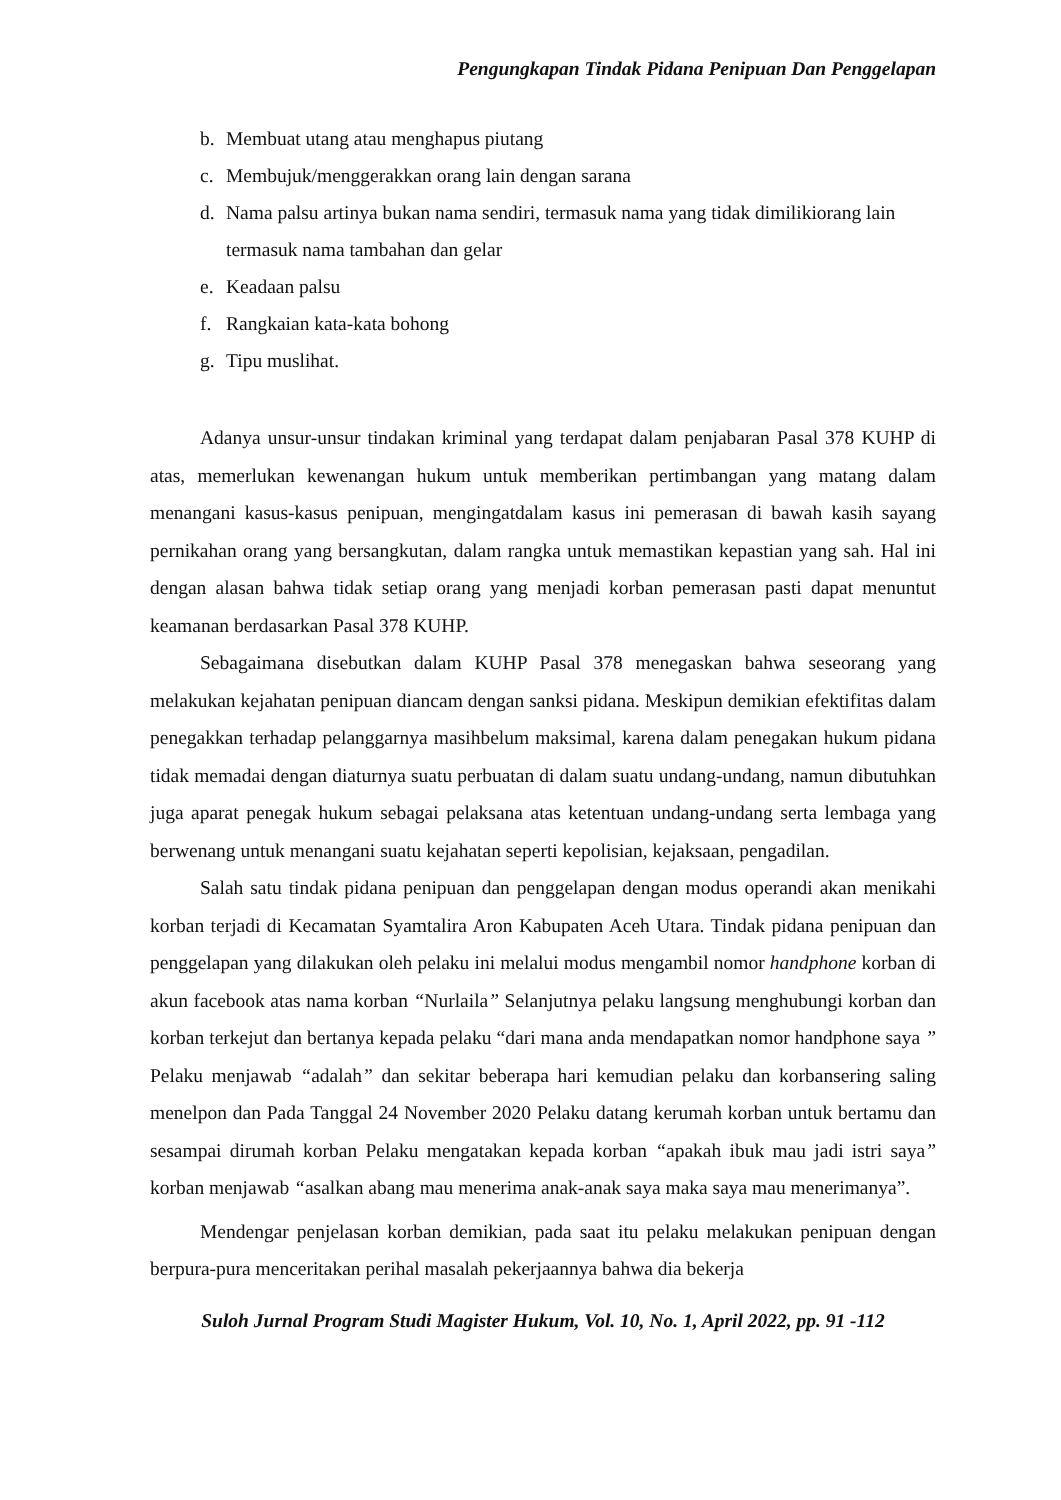Pengungkapan Tindak Pidana Penipuan Dan Penggelapan
b. Membuat utang atau menghapus piutang
c. Membujuk/menggerakkan orang lain dengan sarana
d. Nama palsu artinya bukan nama sendiri, termasuk nama yang tidak dimilikiorang lain termasuk nama tambahan dan gelar
e. Keadaan palsu
f. Rangkaian kata-kata bohong
g. Tipu muslihat.
Adanya unsur-unsur tindakan kriminal yang terdapat dalam penjabaran Pasal 378 KUHP di atas, memerlukan kewenangan hukum untuk memberikan pertimbangan yang matang dalam menangani kasus-kasus penipuan, mengingatdalam kasus ini pemerasan di bawah kasih sayang pernikahan orang yang bersangkutan, dalam rangka untuk memastikan kepastian yang sah. Hal ini dengan alasan bahwa tidak setiap orang yang menjadi korban pemerasan pasti dapat menuntut keamanan berdasarkan Pasal 378 KUHP.
Sebagaimana disebutkan dalam KUHP Pasal 378 menegaskan bahwa seseorang yang melakukan kejahatan penipuan diancam dengan sanksi pidana. Meskipun demikian efektifitas dalam penegakkan terhadap pelanggarnya masihbelum maksimal, karena dalam penegakan hukum pidana tidak memadai dengan diaturnya suatu perbuatan di dalam suatu undang-undang, namun dibutuhkan juga aparat penegak hukum sebagai pelaksana atas ketentuan undang-undang serta lembaga yang berwenang untuk menangani suatu kejahatan seperti kepolisian, kejaksaan, pengadilan.
Salah satu tindak pidana penipuan dan penggelapan dengan modus operandi akan menikahi korban terjadi di Kecamatan Syamtalira Aron Kabupaten Aceh Utara. Tindak pidana penipuan dan penggelapan yang dilakukan oleh pelaku ini melalui modus mengambil nomor handphone korban di akun facebook atas nama korban “Nurlaila” Selanjutnya pelaku langsung menghubungi korban dan korban terkejut dan bertanya kepada pelaku “dari mana anda mendapatkan nomor handphone saya ” Pelaku menjawab “adalah” dan sekitar beberapa hari kemudian pelaku dan korbansering saling menelpon dan Pada Tanggal 24 November 2020 Pelaku datang kerumah korban untuk bertamu dan sesampai dirumah korban Pelaku mengatakan kepada korban “apakah ibuk mau jadi istri saya” korban menjawab “asalkan abang mau menerima anak-anak saya maka saya mau menerimanya”.
Mendengar penjelasan korban demikian, pada saat itu pelaku melakukan penipuan dengan berpura-pura menceritakan perihal masalah pekerjaannya bahwa dia bekerja
Suloh Jurnal Program Studi Magister Hukum, Vol. 10, No. 1, April 2022, pp. 91 -112